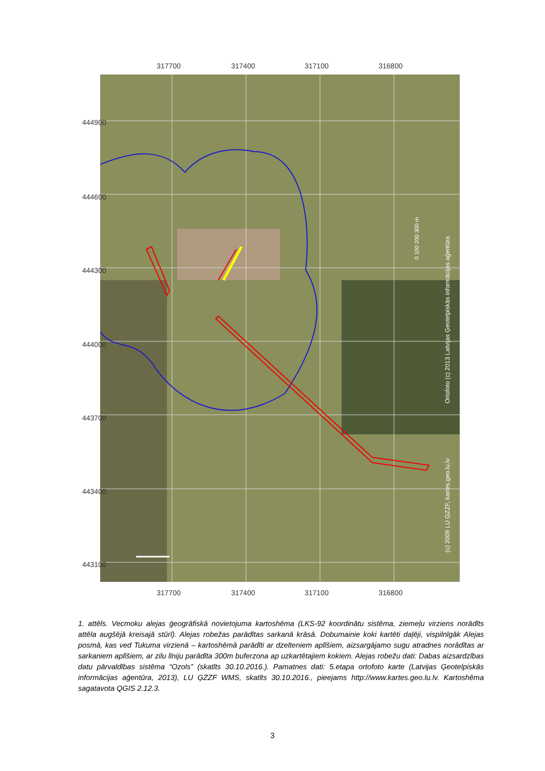317700 317400 317100 316800
Ortofoto (c) 2013 Latvijas Ģeotelpiskās informācijas aģentūra
(c) 2009 LU ĢZZF, kartes.geo.lu.lv
0 100 200 300 m
317700 317400 317100 316800
444900
444600
444300
444000
443700
443400
443100
1. attēls. Vecmoku alejas ģeogrāfiskā novietojuma kartoshēma (LKS-92 koordinātu sistēma, ziemeļu virziens norādīts attēla augšējā kreisajā stūrī). Alejas robežas parādītas sarkanā krāsā. Dobumainie koki kartēti daļēji, vispilnīgāk Alejas posmā, kas ved Tukuma virzienā – kartoshēmā parādīti ar dzelteniem aplīšiem, aizsargājamo sugu atradnes norādītas ar sarkaniem aplīšiem, ar zilu līniju parādīta 300m buferzona ap uzkartētajiem kokiem. Alejas robežu dati: Dabas aizsardzības datu pārvaldības sistēma “Ozols” (skatīts 30.10.2016.). Pamatnes dati: 5.etapa ortofoto karte (Latvijas Ģeotelpiskās informācijas aģentūra, 2013), LU ĢZZF WMS, skatīts 30.10.2016., pieejams http://www.kartes.geo.lu.lv. Kartoshēma sagatavota QGIS 2.12.3.
3